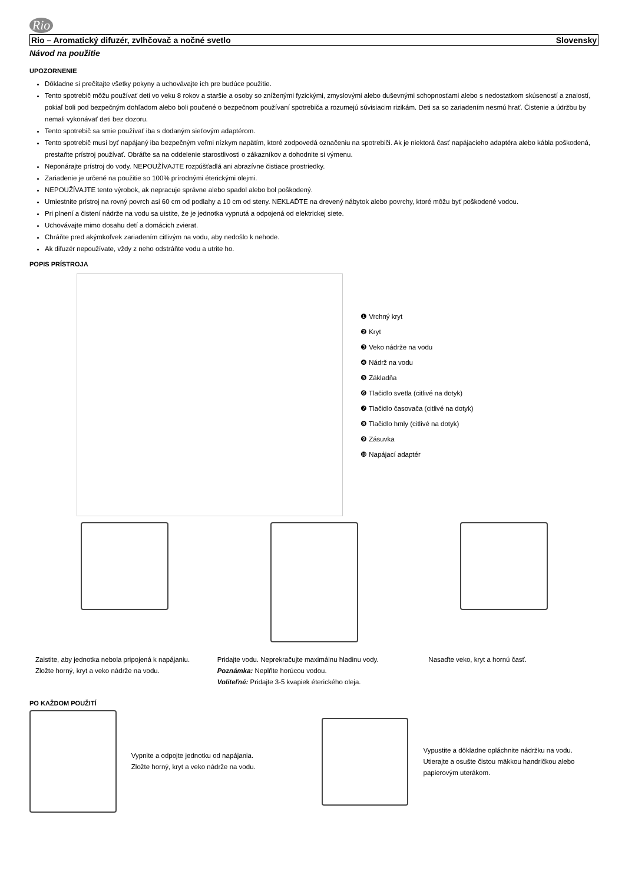Rio
Rio – Aromatický difuzér, zvlhčovač a nočné svetlo Slovensky
Návod na použitie
UPOZORNENIE
Dôkladne si prečítajte všetky pokyny a uchovávajte ich pre budúce použitie.
Tento spotrebič môžu používať deti vo veku 8 rokov a staršie a osoby so zníženými fyzickými, zmyslovými alebo duševnými schopnosťami alebo s nedostatkom skúseností a znalostí, pokiaľ boli pod bezpečným dohľadom alebo boli poučené o bezpečnom používaní spotrebiča a rozumejú súvisiacim rizikám. Deti sa so zariadením nesmú hrať. Čistenie a údržbu by nemali vykonávať deti bez dozoru.
Tento spotrebič sa smie používať iba s dodaným sieťovým adaptérom.
Tento spotrebič musí byť napájaný iba bezpečným veľmi nízkym napätím, ktoré zodpovedá označeniu na spotrebiči. Ak je niektorá časť napájacieho adaptéra alebo kábla poškodená, prestaňte prístroj používať. Obráťte sa na oddelenie starostlivosti o zákazníkov a dohodnite si výmenu.
Neponárajte prístroj do vody. NEPOUŽÍVAJTE rozpúšťadlá ani abrazívne čistiace prostriedky.
Zariadenie je určené na použitie so 100% prírodnými éterickými olejmi.
NEPOUŽÍVAJTE tento výrobok, ak nepracuje správne alebo spadol alebo bol poškodený.
Umiestnite prístroj na rovný povrch asi 60 cm od podlahy a 10 cm od steny. NEKLAĎTE na drevený nábytok alebo povrchy, ktoré môžu byť poškodené vodou.
Pri plnení a čistení nádrže na vodu sa uistite, že je jednotka vypnutá a odpojená od elektrickej siete.
Uchovávajte mimo dosahu detí a domácich zvierat.
Chráňte pred akýmkoľvek zariadením citlivým na vodu, aby nedošlo k nehode.
Ak difuzér nepoužívate, vždy z neho odstráňte vodu a utrite ho.
POPIS PRÍSTROJA
❶ Vrchný kryt
❷ Kryt
❸ Veko nádrže na vodu
❹ Nádrž na vodu
❺ Základňa
❻ Tlačidlo svetla (citlivé na dotyk)
❼ Tlačidlo časovača (citlivé na dotyk)
❽ Tlačidlo hmly (citlivé na dotyk)
❾ Zásuvka
❿ Napájací adaptér
Zaistite, aby jednotka nebola pripojená k napájaniu.
Zložte horný, kryt a veko nádrže na vodu.
Pridajte vodu. Neprekračujte maximálnu hladinu vody.
Poznámka: Neplňte horúcou vodou.
Voliteľné: Pridajte 3-5 kvapiek éterického oleja.
Nasaďte veko, kryt a hornú časť.
PO KAŽDOM POUŽITÍ
Vypnite a odpojte jednotku od napájania.
Zložte horný, kryt a veko nádrže na vodu.
Vypustite a dôkladne opláchnite nádržku na vodu. Utierajte a osušte čistou mäkkou handričkou alebo papierovým uterákom.